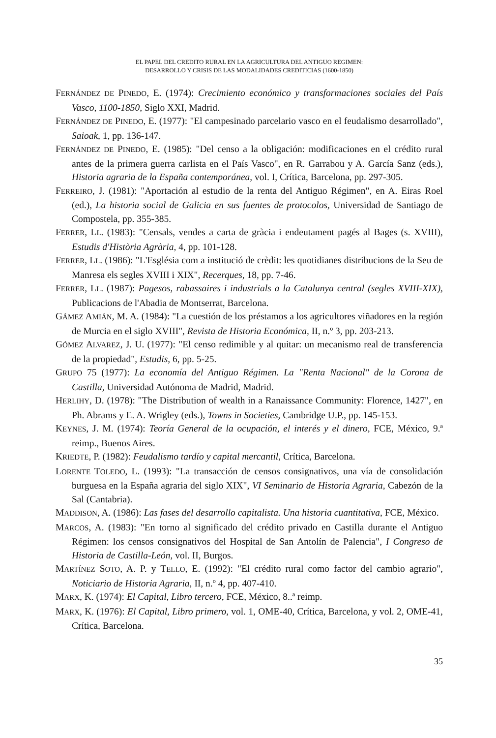EL PAPEL DEL CREDITO RURAL EN LA AGRICULTURA DEL ANTIGUO REGIMEN:
DESARROLLO Y CRISIS DE LAS MODALIDADES CREDITICIAS (1600-1850)
FERNÁNDEZ DE PINEDO, E. (1974): Crecimiento económico y transformaciones sociales del País Vasco, 1100-1850, Siglo XXI, Madrid.
FERNÁNDEZ DE PINEDO, E. (1977): "El campesinado parcelario vasco en el feudalismo desarrollado", Saioak, 1, pp. 136-147.
FERNÁNDEZ DE PINEDO, E. (1985): "Del censo a la obligación: modificaciones en el crédito rural antes de la primera guerra carlista en el País Vasco", en R. Garrabou y A. García Sanz (eds.), Historia agraria de la España contemporánea, vol. I, Crítica, Barcelona, pp. 297-305.
FERREIRO, J. (1981): "Aportación al estudio de la renta del Antiguo Régimen", en A. Eiras Roel (ed.), La historia social de Galicia en sus fuentes de protocolos, Universidad de Santiago de Compostela, pp. 355-385.
FERRER, LL. (1983): "Censals, vendes a carta de gràcia i endeutament pagés al Bages (s. XVIII), Estudis d'Història Agrària, 4, pp. 101-128.
FERRER, LL. (1986): "L'Església com a institució de crèdit: les quotidianes distribucions de la Seu de Manresa els segles XVIII i XIX", Recerques, 18, pp. 7-46.
FERRER, LL. (1987): Pagesos, rabassaires i industrials a la Catalunya central (segles XVIII-XIX), Publicacions de l'Abadia de Montserrat, Barcelona.
GÁMEZ AMIÁN, M. A. (1984): "La cuestión de los préstamos a los agricultores viñadores en la región de Murcia en el siglo XVIII", Revista de Historia Económica, II, n.º 3, pp. 203-213.
GÓMEZ ALVAREZ, J. U. (1977): "El censo redimible y al quitar: un mecanismo real de transferencia de la propiedad", Estudis, 6, pp. 5-25.
GRUPO 75 (1977): La economía del Antiguo Régimen. La "Renta Nacional" de la Corona de Castilla, Universidad Autónoma de Madrid, Madrid.
HERLIHY, D. (1978): "The Distribution of wealth in a Ranaissance Community: Florence, 1427", en Ph. Abrams y E. A. Wrigley (eds.), Towns in Societies, Cambridge U.P., pp. 145-153.
KEYNES, J. M. (1974): Teoría General de la ocupación, el interés y el dinero, FCE, México, 9.ª reimp., Buenos Aires.
KRIEDTE, P. (1982): Feudalismo tardío y capital mercantil, Crítica, Barcelona.
LORENTE TOLEDO, L. (1993): "La transacción de censos consignativos, una vía de consolidación burguesa en la España agraria del siglo XIX", VI Seminario de Historia Agraria, Cabezón de la Sal (Cantabria).
MADDISON, A. (1986): Las fases del desarrollo capitalista. Una historia cuantitativa, FCE, México.
MARCOS, A. (1983): "En torno al significado del crédito privado en Castilla durante el Antiguo Régimen: los censos consignativos del Hospital de San Antolín de Palencia", I Congreso de Historia de Castilla-León, vol. II, Burgos.
MARTÍNEZ SOTO, A. P. y TELLO, E. (1992): "El crédito rural como factor del cambio agrario", Noticiario de Historia Agraria, II, n.º 4, pp. 407-410.
MARX, K. (1974): El Capital, Libro tercero, FCE, México, 8..ª reimp.
MARX, K. (1976): El Capital, Libro primero, vol. 1, OME-40, Crítica, Barcelona, y vol. 2, OME-41, Crítica, Barcelona.
35